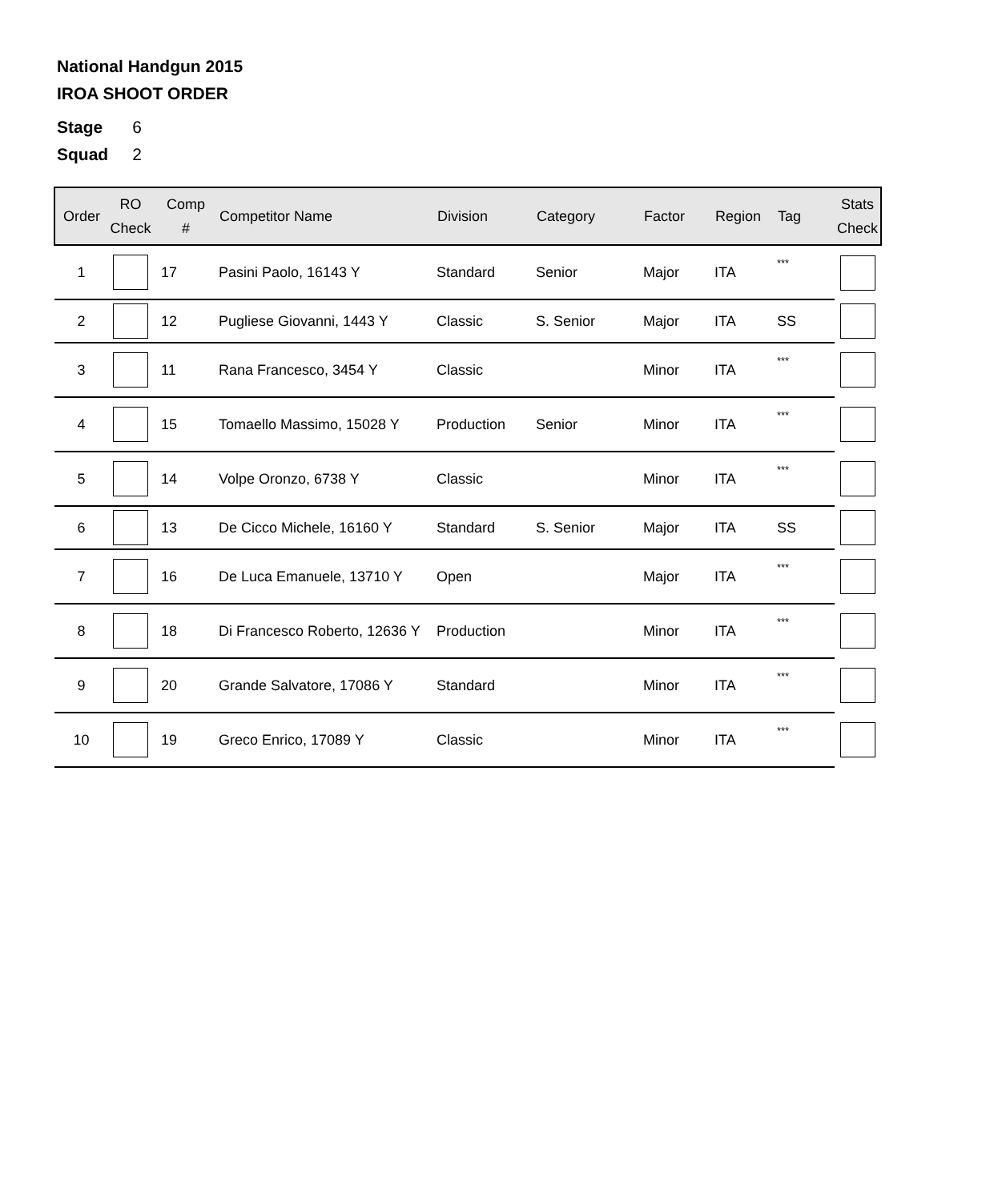National Handgun 2015
IROA SHOOT ORDER
Stage 6
Squad 2
| Order | RO Check | Comp # | Competitor Name | Division | Category | Factor | Region | Tag | Stats Check |
| --- | --- | --- | --- | --- | --- | --- | --- | --- | --- |
| 1 | | 17 | Pasini Paolo, 16143 Y | Standard | Senior | Major | ITA | *** | |
| 2 | | 12 | Pugliese Giovanni, 1443 Y | Classic | S. Senior | Major | ITA | SS | |
| 3 | | 11 | Rana Francesco, 3454 Y | Classic | | Minor | ITA | *** | |
| 4 | | 15 | Tomaello Massimo, 15028 Y | Production | Senior | Minor | ITA | *** | |
| 5 | | 14 | Volpe Oronzo, 6738 Y | Classic | | Minor | ITA | *** | |
| 6 | | 13 | De Cicco Michele, 16160 Y | Standard | S. Senior | Major | ITA | SS | |
| 7 | | 16 | De Luca Emanuele, 13710 Y | Open | | Major | ITA | *** | |
| 8 | | 18 | Di Francesco Roberto, 12636 Y | Production | | Minor | ITA | *** | |
| 9 | | 20 | Grande Salvatore, 17086 Y | Standard | | Minor | ITA | *** | |
| 10 | | 19 | Greco Enrico, 17089 Y | Classic | | Minor | ITA | *** | |